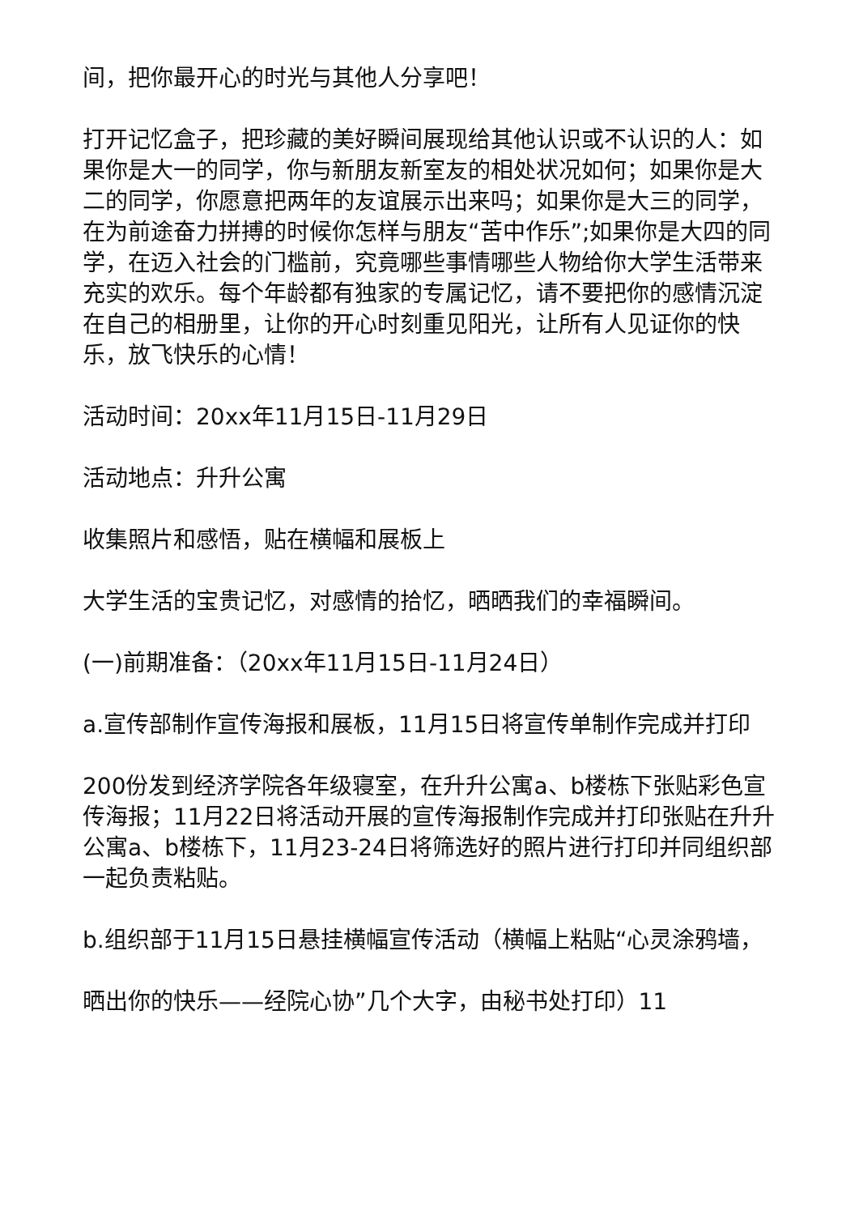间，把你最开心的时光与其他人分享吧！
打开记忆盒子，把珍藏的美好瞬间展现给其他认识或不认识的人：如果你是大一的同学，你与新朋友新室友的相处状况如何；如果你是大二的同学，你愿意把两年的友谊展示出来吗；如果你是大三的同学，在为前途奋力拼搏的时候你怎样与朋友“苦中作乐”;如果你是大四的同学，在迈入社会的门槛前，究竟哪些事情哪些人物给你大学生活带来充实的欢乐。每个年龄都有独家的专属记忆，请不要把你的感情沉淀在自己的相册里，让你的开心时刻重见阳光，让所有人见证你的快乐，放飞快乐的心情！
活动时间：20xx年11月15日-11月29日
活动地点：升升公寓
收集照片和感悟，贴在横幅和展板上
大学生活的宝贵记忆，对感情的拾忆，晒晒我们的幸福瞬间。
(一)前期准备：（20xx年11月15日-11月24日）
a.宣传部制作宣传海报和展板，11月15日将宣传单制作完成并打印
200份发到经济学院各年级寝室，在升升公寓a、b楼栋下张贴彩色宣传海报；11月22日将活动开展的宣传海报制作完成并打印张贴在升升公寓a、b楼栋下，11月23-24日将筛选好的照片进行打印并同组织部一起负责粘贴。
b.组织部于11月15日悬挂横幅宣传活动（横幅上粘贴“心灵涂鸦墙，
晒出你的快乐——经院心协”几个大字，由秘书处打印）11